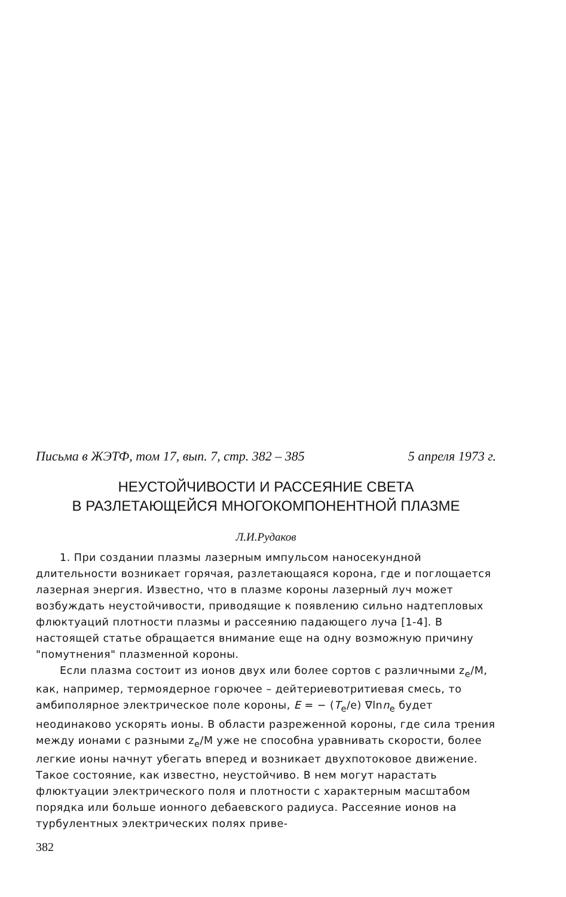Письма в ЖЭТФ, том 17, вып. 7, стр. 382 – 385 5 апреля 1973 г.
НЕУСТОЙЧИВОСТИ И РАССЕЯНИЕ СВЕТА
В РАЗЛЕТАЮЩЕЙСЯ МНОГОКОМПОНЕНТНОЙ ПЛАЗМЕ
Л.И.Рудаков
1. При создании плазмы лазерным импульсом наносекундной длительности возникает горячая, разлетающаяся корона, где и поглощается лазерная энергия. Известно, что в плазме короны лазерный луч может возбуждать неустойчивости, приводящие к появлению сильно надтепловых флюктуаций плотности плазмы и рассеянию падающего луча [1-4]. В настоящей статье обращается внимание еще на одну возможную причину "помутнения" плазменной короны.
Если плазма состоит из ионов двух или более сортов с различными z<sub>e</sub>/M, как, например, термоядерное горючее – дейтериевотритиевая смесь, то амбиполярное электрическое поле короны, E = − (T<sub>e</sub>/e) ∇lnn<sub>e</sub> будет неодинаково ускорять ионы. В области разреженной короны, где сила трения между ионами с разными z<sub>e</sub>/M уже не способна уравнивать скорости, более легкие ионы начнут убегать вперед и возникает двухпотоковое движение. Такое состояние, как известно, неустойчиво. В нем могут нарастать флюктуации электрического поля и плотности с характерным масштабом порядка или больше ионного дебаевского радиуса. Рассеяние ионов на турбулентных электрических полях приве-
382